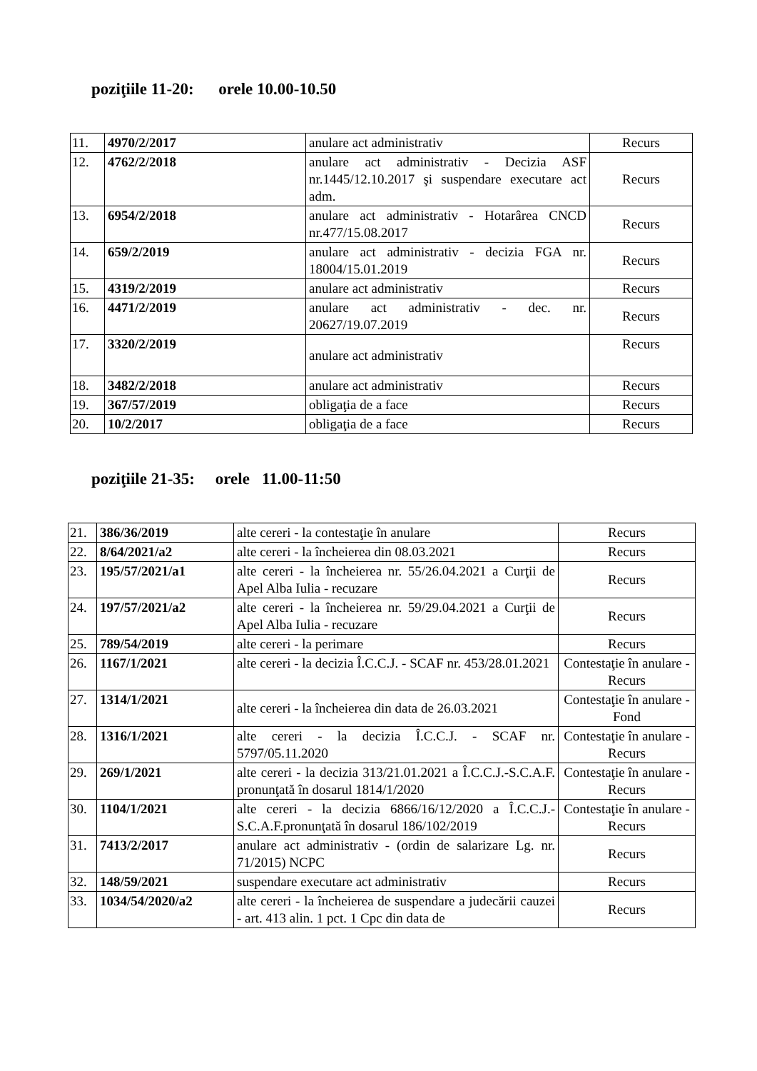poziţiile 11-20: orele 10.00-10.50
| 11. | 4970/2/2017 | anulare act administrativ | Recurs |
| 12. | 4762/2/2018 | anulare act administrativ - Decizia ASF nr.1445/12.10.2017 şi suspendare executare act adm. | Recurs |
| 13. | 6954/2/2018 | anulare act administrativ - Hotarârea CNCD nr.477/15.08.2017 | Recurs |
| 14. | 659/2/2019 | anulare act administrativ - decizia FGA nr. 18004/15.01.2019 | Recurs |
| 15. | 4319/2/2019 | anulare act administrativ | Recurs |
| 16. | 4471/2/2019 | anulare act administrativ - dec. nr. 20627/19.07.2019 | Recurs |
| 17. | 3320/2/2019 | anulare act administrativ | Recurs |
| 18. | 3482/2/2018 | anulare act administrativ | Recurs |
| 19. | 367/57/2019 | obligaţia de a face | Recurs |
| 20. | 10/2/2017 | obligaţia de a face | Recurs |
poziţiile 21-35: orele 11.00-11:50
| 21. | 386/36/2019 | alte cereri - la contestaţie în anulare | Recurs |
| 22. | 8/64/2021/a2 | alte cereri - la încheierea din 08.03.2021 | Recurs |
| 23. | 195/57/2021/a1 | alte cereri - la încheierea nr. 55/26.04.2021 a Curţii de Apel Alba Iulia - recuzare | Recurs |
| 24. | 197/57/2021/a2 | alte cereri - la încheierea nr. 59/29.04.2021 a Curţii de Apel Alba Iulia - recuzare | Recurs |
| 25. | 789/54/2019 | alte cereri - la perimare | Recurs |
| 26. | 1167/1/2021 | alte cereri - la decizia Î.C.C.J. - SCAF nr. 453/28.01.2021 | Contestaţie în anulare - Recurs |
| 27. | 1314/1/2021 | alte cereri - la încheierea din data de 26.03.2021 | Contestaţie în anulare - Fond |
| 28. | 1316/1/2021 | alte cereri - la decizia Î.C.C.J. - SCAF nr. 5797/05.11.2020 | Contestaţie în anulare - Recurs |
| 29. | 269/1/2021 | alte cereri - la decizia 313/21.01.2021 a Î.C.C.J.-S.C.A.F. pronunţată în dosarul 1814/1/2020 | Contestaţie în anulare - Recurs |
| 30. | 1104/1/2021 | alte cereri - la decizia 6866/16/12/2020 a Î.C.C.J.-S.C.A.F.pronunţată în dosarul 186/102/2019 | Contestaţie în anulare - Recurs |
| 31. | 7413/2/2017 | anulare act administrativ - (ordin de salarizare Lg. nr. 71/2015) NCPC | Recurs |
| 32. | 148/59/2021 | suspendare executare act administrativ | Recurs |
| 33. | 1034/54/2020/a2 | alte cereri - la încheierea de suspendare a judecării cauzei - art. 413 alin. 1 pct. 1 Cpc din data de | Recurs |